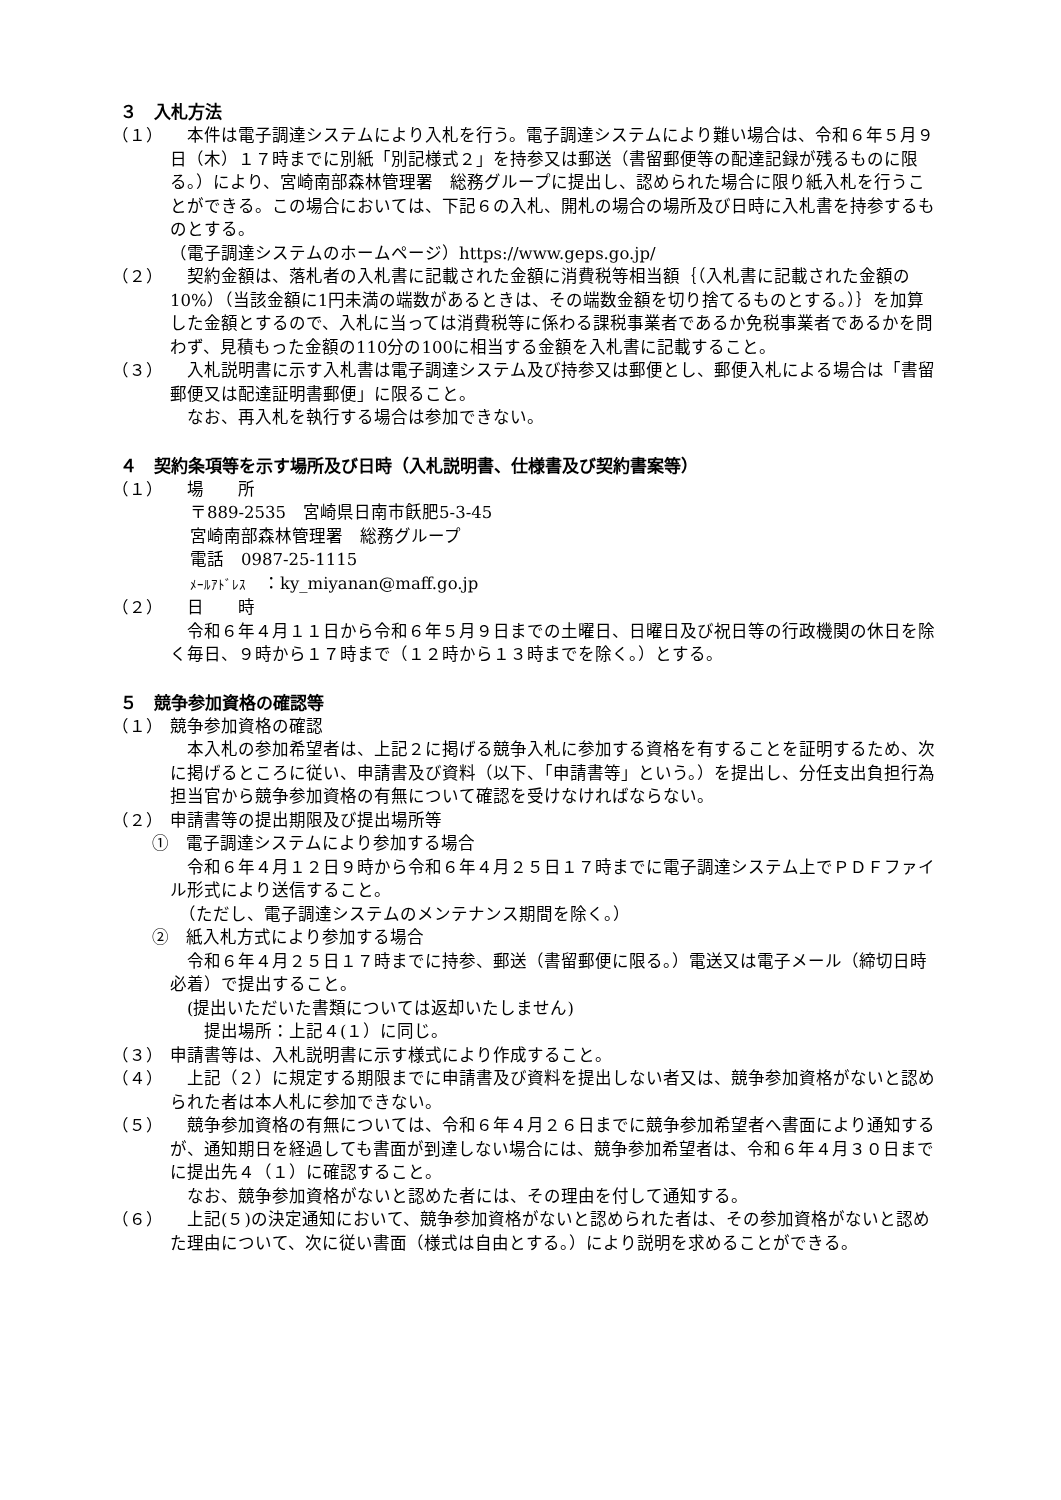３　入札方法
（１） 　本件は電子調達システムにより入札を行う。電子調達システムにより難い場合は、令和６年５月９日（木）１７時までに別紙「別記様式２」を持参又は郵送（書留郵便等の配達記録が残るものに限る。）により、宮崎南部森林管理署　総務グループに提出し、認められた場合に限り紙入札を行うことができる。この場合においては、下記６の入札、開札の場合の場所及び日時に入札書を持参するものとする。
（電子調達システムのホームページ）https://www.geps.go.jp/
（２） 　契約金額は、落札者の入札書に記載された金額に消費税等相当額｛（入札書に記載された金額の10%）（当該金額に1円未満の端数があるときは、その端数金額を切り捨てるものとする。）｝を加算した金額とするので、入札に当っては消費税等に係わる課税事業者であるか免税事業者であるかを問わず、見積もった金額の110分の100に相当する金額を入札書に記載すること。
（３） 　入札説明書に示す入札書は電子調達システム及び持参又は郵便とし、郵便入札による場合は「書留郵便又は配達証明書郵便」に限ること。
　なお、再入札を執行する場合は参加できない。
４　契約条項等を示す場所及び日時（入札説明書、仕様書及び契約書案等）
（１） 　場　　所
〒889-2535　宮崎県日南市飫肥5-3-45
宮崎南部森林管理署　総務グループ
電話　0987-25-1115
ﾒｰﾙｱﾄﾞﾚｽ　：ky_miyanan@maff.go.jp
（２） 　日　　時
　令和６年４月１１日から令和６年５月９日までの土曜日、日曜日及び祝日等の行政機関の休日を除く毎日、９時から１７時まで（１２時から１３時までを除く。）とする。
５　競争参加資格の確認等
（１） 競争参加資格の確認
　本入札の参加希望者は、上記２に掲げる競争入札に参加する資格を有することを証明するため、次に掲げるところに従い、申請書及び資料（以下、「申請書等」という。）を提出し、分任支出負担行為担当官から競争参加資格の有無について確認を受けなければならない。
（２） 申請書等の提出期限及び提出場所等
①　電子調達システムにより参加する場合
　令和６年４月１２日９時から令和６年４月２５日１７時までに電子調達システム上でＰＤＦファイル形式により送信すること。
　（ただし、電子調達システムのメンテナンス期間を除く。）
②　紙入札方式により参加する場合
　令和６年４月２５日１７時までに持参、郵送（書留郵便に限る。）電送又は電子メール（締切日時必着）で提出すること。
　(提出いただいた書類については返却いたしません)
　　提出場所：上記４(１）に同じ。
（３） 申請書等は、入札説明書に示す様式により作成すること。
（４） 　上記（２）に規定する期限までに申請書及び資料を提出しない者又は、競争参加資格がないと認められた者は本人札に参加できない。
（５） 　競争参加資格の有無については、令和６年４月２６日までに競争参加希望者へ書面により通知するが、通知期日を経過しても書面が到達しない場合には、競争参加希望者は、令和６年４月３０日までに提出先４（１）に確認すること。
　なお、競争参加資格がないと認めた者には、その理由を付して通知する。
（６） 　上記(５)の決定通知において、競争参加資格がないと認められた者は、その参加資格がないと認めた理由について、次に従い書面（様式は自由とする。）により説明を求めることができる。